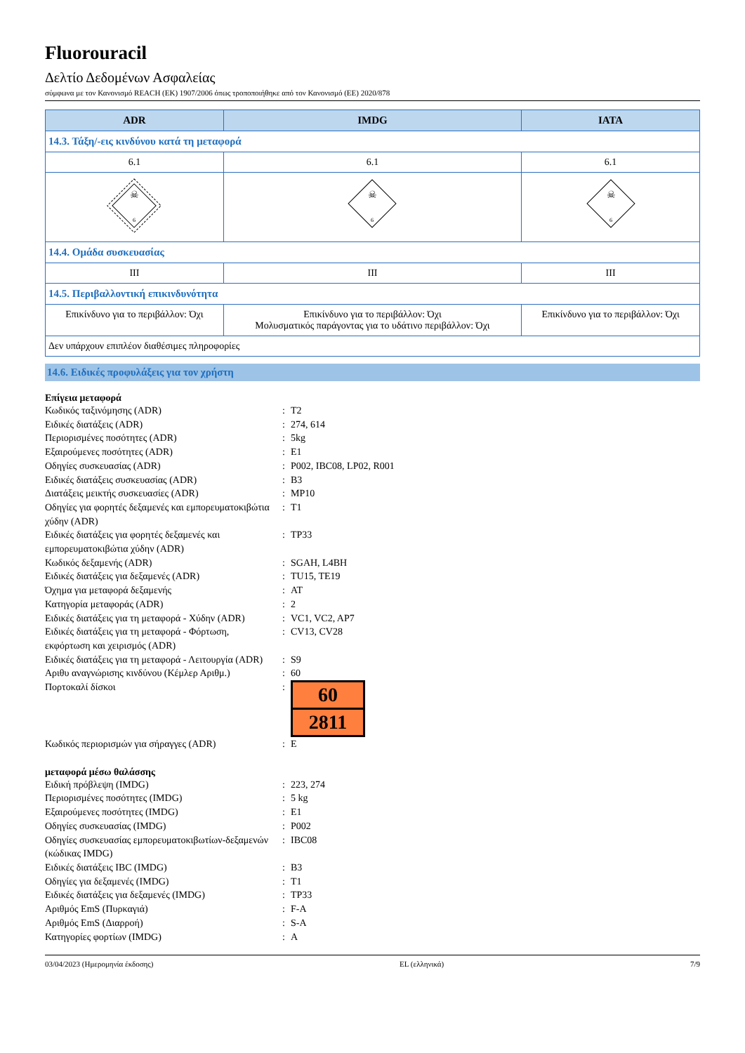Fluorouracil
Δελτίο Δεδομένων Ασφαλείας
σύμφωνα με τον Κανονισμό REACH (ΕΚ) 1907/2006 όπως τροποποιήθηκε από τον Κανονισμό (ΕΕ) 2020/878
| ADR | IMDG | IATA |
| --- | --- | --- |
| 14.3. Τάξη/-εις κινδύνου κατά τη μεταφορά | | |
| 6.1 | 6.1 | 6.1 |
| ☠ 6 | ☠ 6 | ☠ 6 |
| 14.4. Ομάδα συσκευασίας | | |
| III | III | III |
| 14.5. Περιβαλλοντική επικινδυνότητα | | |
| Επικίνδυνο για το περιβάλλον: Όχι | Επικίνδυνο για το περιβάλλον: Όχι Μολυσματικός παράγοντας για το υδάτινο περιβάλλον: Όχι | Επικίνδυνο για το περιβάλλον: Όχι |
| Δεν υπάρχουν επιπλέον διαθέσιμες πληροφορίες | | |
14.6. Ειδικές προφυλάξεις για τον χρήστη
Επίγεια μεταφορά
| Κωδικός ταξινόμησης (ADR) | : | T2 |
| Ειδικές διατάξεις (ADR) | : | 274, 614 |
| Περιορισμένες ποσότητες (ADR) | : | 5kg |
| Εξαιρούμενες ποσότητες (ADR) | : | E1 |
| Οδηγίες συσκευασίας (ADR) | : | P002, IBC08, LP02, R001 |
| Ειδικές διατάξεις συσκευασίας (ADR) | : | B3 |
| Διατάξεις μεικτής συσκευασίες (ADR) | : | MP10 |
| Οδηγίες για φορητές δεξαμενές και εμπορευματοκιβώτια χύδην (ADR) | : | T1 |
| Ειδικές διατάξεις για φορητές δεξαμενές και εμπορευματοκιβώτια χύδην (ADR) | : | TP33 |
| Κωδικός δεξαμενής (ADR) | : | SGAH, L4BH |
| Ειδικές διατάξεις για δεξαμενές (ADR) | : | TU15, TE19 |
| Όχημα για μεταφορά δεξαμενής | : | AT |
| Κατηγορία μεταφοράς (ADR) | : | 2 |
| Ειδικές διατάξεις για τη μεταφορά - Χύδην (ADR) | : | VC1, VC2, AP7 |
| Ειδικές διατάξεις για τη μεταφορά - Φόρτωση, εκφόρτωση και χειρισμός (ADR) | : | CV13, CV28 |
| Ειδικές διατάξεις για τη μεταφορά - Λειτουργία (ADR) | : | S9 |
| Αριθυ αναγνώρισης κινδύνου (Κέμλερ Αριθμ.) | : | 60 |
| Πορτοκαλί δίσκοι | : | 60 2811 |
| Κωδικός περιορισμών για σήραγγες (ADR) | : | E |
μεταφορά μέσω θαλάσσης
| Ειδική πρόβλεψη (IMDG) | : | 223, 274 |
| Περιορισμένες ποσότητες (IMDG) | : | 5 kg |
| Εξαιρούμενες ποσότητες (IMDG) | : | E1 |
| Οδηγίες συσκευασίας (IMDG) | : | P002 |
| Οδηγίες συσκευασίας εμπορευματοκιβωτίων-δεξαμενών (κώδικας IMDG) | : | IBC08 |
| Ειδικές διατάξεις IBC (IMDG) | : | B3 |
| Οδηγίες για δεξαμενές (IMDG) | : | T1 |
| Ειδικές διατάξεις για δεξαμενές (IMDG) | : | TP33 |
| Αριθμός EmS (Πυρκαγιά) | : | F-A |
| Αριθμός EmS (Διαρροή) | : | S-A |
| Κατηγορίες φορτίων (IMDG) | : | A |
03/04/2023 (Ημερομηνία έκδοσης) EL (ελληνικά) 7/9